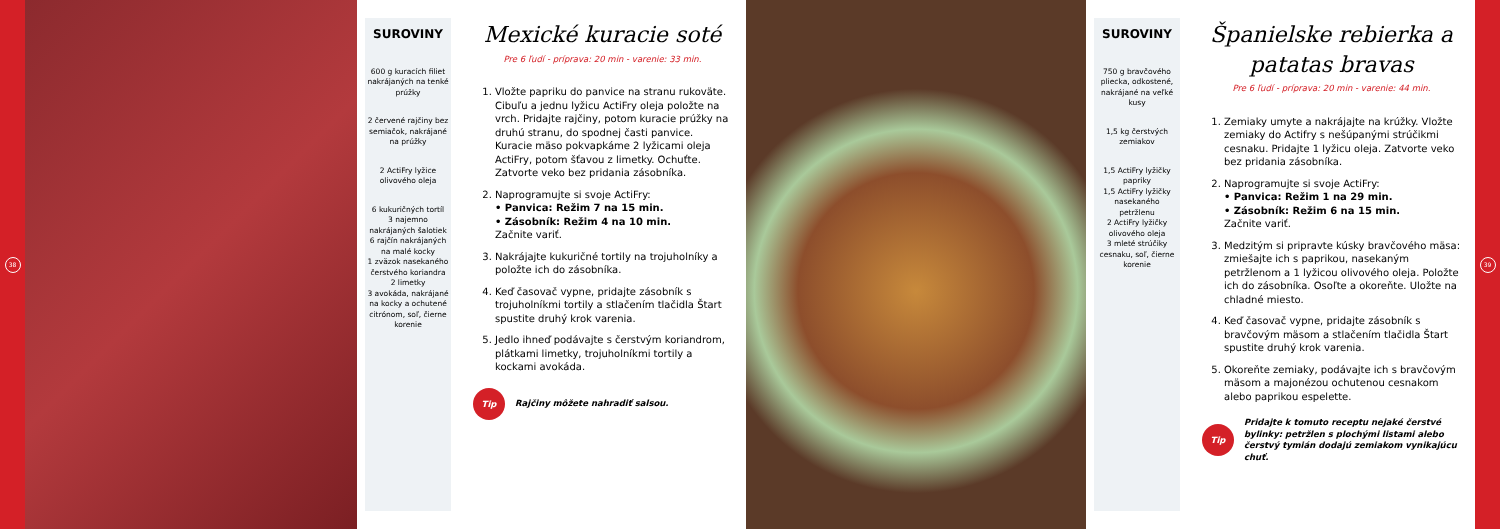38
SUROVINY
600 g kuracích filiet nakrájaných na tenké prúžky
2 červené rajčiny bez semiačok, nakrájané na prúžky
2 ActiFry lyžice olivového oleja
6 kukuričných tortíl
3 najemno nakrájaných šalotiek
6 rajčín nakrájaných na malé kocky
1 zväzok nasekaného čerstvého koriandra
2 limetky
3 avokáda, nakrájané na kocky a ochutené citrónom, soľ, čierne korenie
Mexické kuracie soté
Pre 6 ľudí - príprava: 20 min - varenie: 33 min.
1. Vložte papriku do panvice na stranu rukoväte. Cibuľu a jednu lyžicu ActiFry oleja položte na vrch. Pridajte rajčiny, potom kuracie prúžky na druhú stranu, do spodnej časti panvice. Kuracie mäso pokvapkáme 2 lyžicami oleja ActiFry, potom šťavou z limetky. Ochuťte. Zatvorte veko bez pridania zásobníka.
2. Naprogramujte si svoje ActiFry:
• Panvica: Režim 7 na 15 min.
• Zásobník: Režim 4 na 10 min.
Začnite variť.
3. Nakrájajte kukuričné tortily na trojuholníky a položte ich do zásobníka.
4. Keď časovač vypne, pridajte zásobník s trojuholníkmi tortily a stlačením tlačidla Štart spustite druhý krok varenia.
5. Jedlo ihneď podávajte s čerstvým koriandrom, plátkami limetky, trojuholníkmi tortily a kockami avokáda.
Tip
Rajčiny môžete nahradiť salsou.
SUROVINY
750 g bravčového pliecka, odkostené, nakrájané na veľké kusy
1,5 kg čerstvých zemiakov
1,5 ActiFry lyžičky papriky
1,5 ActiFry lyžičky nasekaného petržlenu
2 ActiFry lyžičky olivového oleja
3 mleté strúčiky cesnaku, soľ, čierne korenie
Španielske rebierka a patatas bravas
Pre 6 ľudí - príprava: 20 min - varenie: 44 min.
1. Zemiaky umyte a nakrájajte na krúžky. Vložte zemiaky do Actifry s nešúpanými strúčikmi cesnaku. Pridajte 1 lyžicu oleja. Zatvorte veko bez pridania zásobníka.
2. Naprogramujte si svoje ActiFry:
• Panvica: Režim 1 na 29 min.
• Zásobník: Režim 6 na 15 min.
Začnite variť.
3. Medzitým si pripravte kúsky bravčového mäsa: zmiešajte ich s paprikou, nasekaným petržlenom a 1 lyžicou olivového oleja. Položte ich do zásobníka. Osoľte a okoreňte. Uložte na chladné miesto.
4. Keď časovač vypne, pridajte zásobník s bravčovým mäsom a stlačením tlačidla Štart spustite druhý krok varenia.
5. Okoreňte zemiaky, podávajte ich s bravčovým mäsom a majonézou ochutenou cesnakom alebo paprikou espelette.
Tip
Pridajte k tomuto receptu nejaké čerstvé bylinky: petržlen s plochými listami alebo čerstvý tymián dodajú zemiakom vynikajúcu chuť.
39